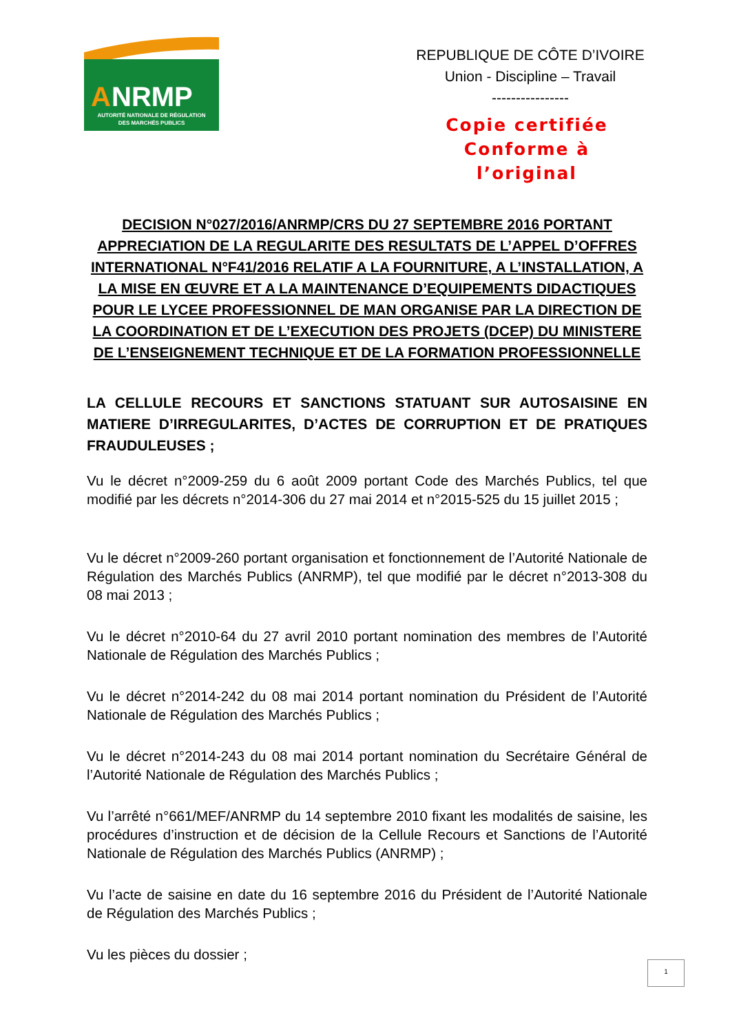A
NRMP
AUTORITÉ NATIONALE DE RÉGULATION
DES MARCHÉS PUBLICS
REPUBLIQUE DE CÔTE D’IVOIRE
Union - Discipline – Travail
----------------
Copie certifiée
Conforme à
l’original
DECISION N°027/2016/ANRMP/CRS DU 27 SEPTEMBRE 2016 PORTANT APPRECIATION DE LA REGULARITE DES RESULTATS DE L’APPEL D’OFFRES INTERNATIONAL N°F41/2016 RELATIF A LA FOURNITURE, A L’INSTALLATION, A LA MISE EN ŒUVRE ET A LA MAINTENANCE D’EQUIPEMENTS DIDACTIQUES POUR LE LYCEE PROFESSIONNEL DE MAN ORGANISE PAR LA DIRECTION DE LA COORDINATION ET DE L’EXECUTION DES PROJETS (DCEP) DU MINISTERE DE L’ENSEIGNEMENT TECHNIQUE ET DE LA FORMATION PROFESSIONNELLE
LA CELLULE RECOURS ET SANCTIONS STATUANT SUR AUTOSAISINE EN MATIERE D’IRREGULARITES, D’ACTES DE CORRUPTION ET DE PRATIQUES FRAUDULEUSES ;
Vu le décret n°2009-259 du 6 août 2009 portant Code des Marchés Publics, tel que modifié par les décrets n°2014-306 du 27 mai 2014 et n°2015-525 du 15 juillet 2015 ;
Vu le décret n°2009-260 portant organisation et fonctionnement de l’Autorité Nationale de Régulation des Marchés Publics (ANRMP), tel que modifié par le décret n°2013-308 du 08 mai 2013 ;
Vu le décret n°2010-64 du 27 avril 2010 portant nomination des membres de l’Autorité Nationale de Régulation des Marchés Publics ;
Vu le décret n°2014-242 du 08 mai 2014 portant nomination du Président de l’Autorité Nationale de Régulation des Marchés Publics ;
Vu le décret n°2014-243 du 08 mai 2014 portant nomination du Secrétaire Général de l’Autorité Nationale de Régulation des Marchés Publics ;
Vu l’arrêté n°661/MEF/ANRMP du 14 septembre 2010 fixant les modalités de saisine, les procédures d’instruction et de décision de la Cellule Recours et Sanctions de l’Autorité Nationale de Régulation des Marchés Publics (ANRMP) ;
Vu l’acte de saisine en date du 16 septembre 2016 du Président de l’Autorité Nationale de Régulation des Marchés Publics ;
Vu les pièces du dossier ;
1